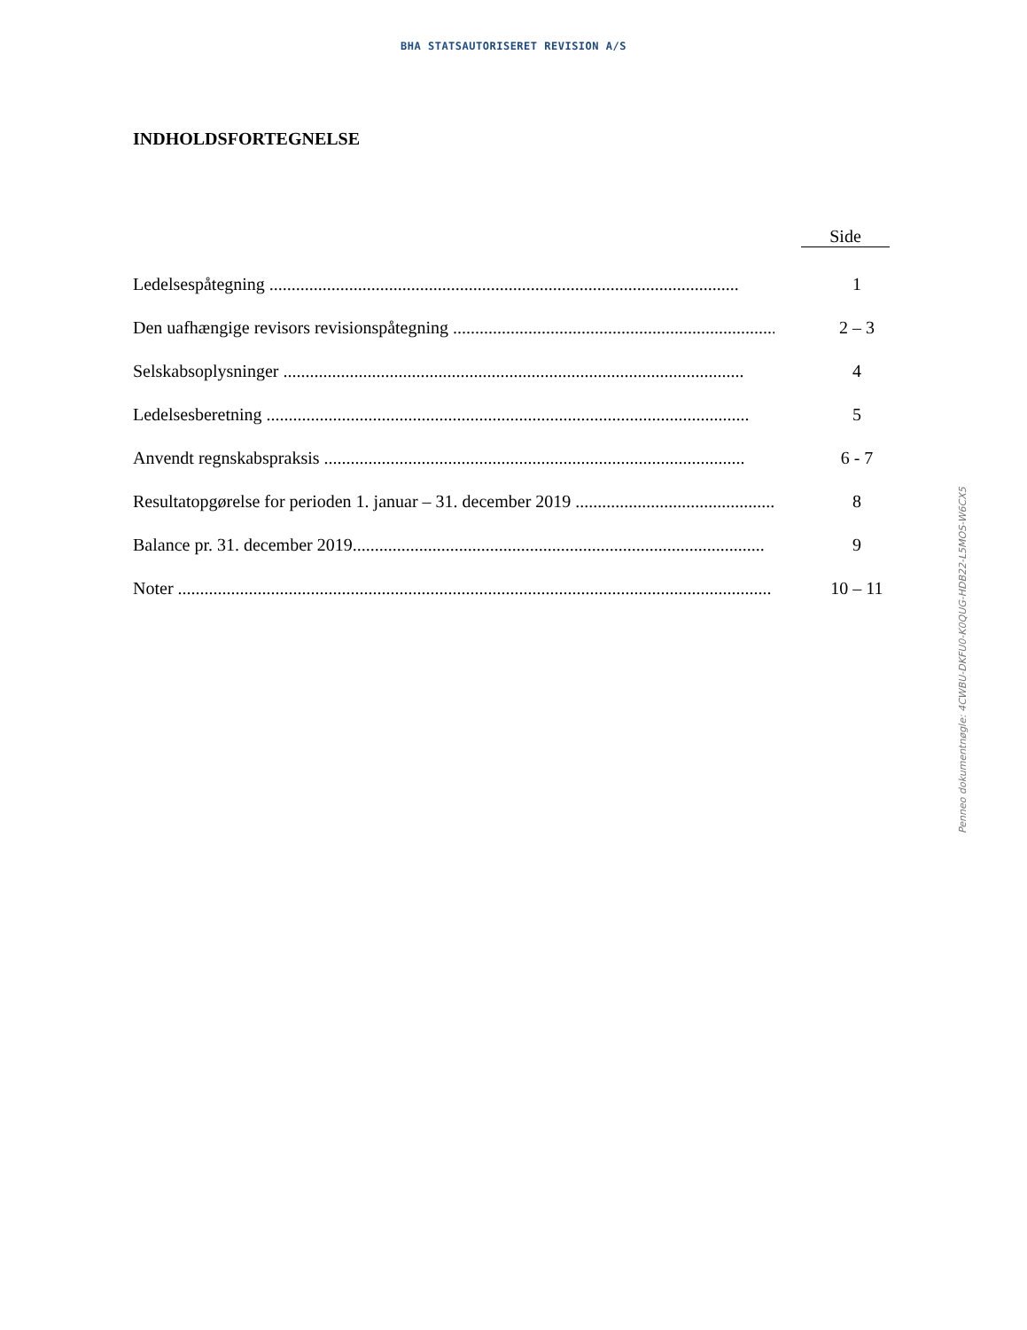BHA STATSAUTORISERET REVISION A/S
INDHOLDSFORTEGNELSE
Side
Ledelsespåtegning .......................................................................................................... 1
Den uafhængige revisors revisionspåtegning .......................................................................... 2 – 3
Selskabsoplysninger ........................................................................................................ 4
Ledelsesberetning ............................................................................................................. 5
Anvendt regnskabspraksis ............................................................................................... 6 - 7
Resultatopgørelse for perioden 1. januar – 31. december 2019 ....................................................... 8
Balance pr. 31. december 2019............................................................................................. 9
Noter ...................................................................................................................................... 10 – 11
Penneo dokumentnøgle: 4CWBU-DKFU0-K0QUG-HDB22-L5MOS-W6CX5